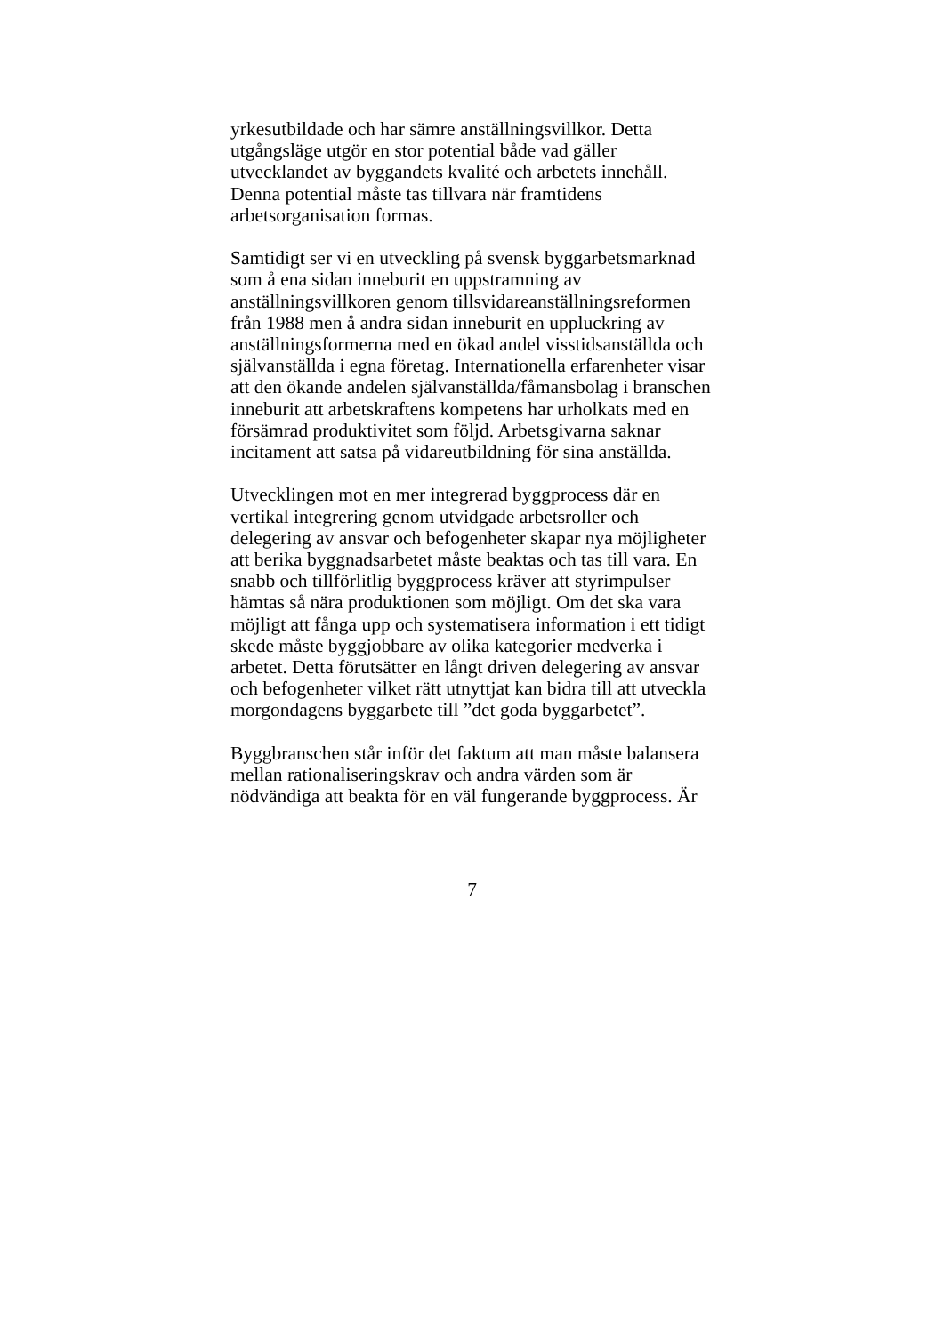yrkesutbildade och har sämre anställningsvillkor. Detta
utgångsläge utgör en stor potential både vad gäller
utvecklandet av byggandets kvalité och arbetets innehåll.
Denna potential måste tas tillvara när framtidens
arbetsorganisation formas.
Samtidigt ser vi en utveckling på svensk byggarbetsmarknad
som å ena sidan inneburit en uppstramning av
anställningsvillkoren genom tillsvidareanställningsreformen
från 1988 men å andra sidan inneburit en uppluckring av
anställningsformerna med en ökad andel visstidsanställda och
självanställda i egna företag. Internationella erfarenheter visar
att den ökande andelen självanställda/fåmansbolag i branschen
inneburit att arbetskraftens kompetens har urholkats med en
försämrad produktivitet som följd. Arbetsgivarna saknar
incitament att satsa på vidareutbildning för sina anställda.
Utvecklingen mot en mer integrerad byggprocess där en
vertikal integrering genom utvidgade arbetsroller och
delegering av ansvar och befogenheter skapar nya möjligheter
att berika byggnadsarbetet måste beaktas och tas till vara. En
snabb och tillförlitlig byggprocess kräver att styrimpulser
hämtas så nära produktionen som möjligt. Om det ska vara
möjligt att fånga upp och systematisera information i ett tidigt
skede måste byggjobbare av olika kategorier medverka i
arbetet. Detta förutsätter en långt driven delegering av ansvar
och befogenheter vilket rätt utnyttjat kan bidra till att utveckla
morgondagens byggarbete till ”det goda byggarbetet”.
Byggbranschen står inför det faktum att man måste balansera
mellan rationaliseringskrav och andra värden som är
nödvändiga att beakta för en väl fungerande byggprocess. Är
7